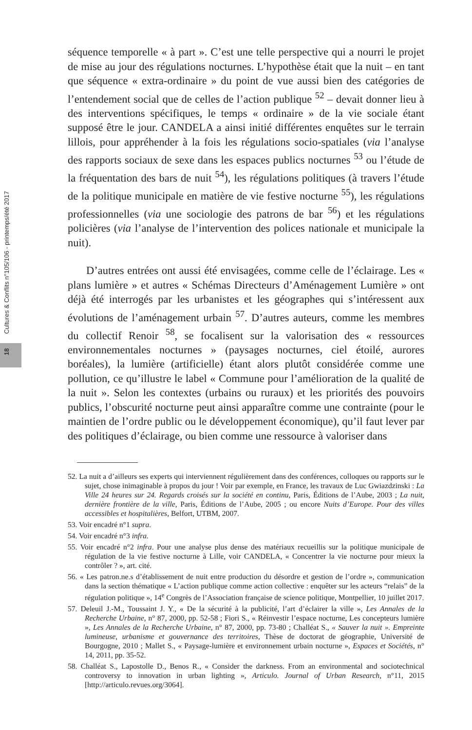18 Cultures & Conflits n°105/106 - printemps/été 2017
séquence temporelle « à part ». C’est une telle perspective qui a nourri le projet de mise au jour des régulations nocturnes. L’hypothèse était que la nuit – en tant que séquence « extra-ordinaire » du point de vue aussi bien des catégories de l’entendement social que de celles de l’action publique <sup>52</sup> – devait donner lieu à des interventions spécifiques, le temps « ordinaire » de la vie sociale étant supposé être le jour. CANDELA a ainsi initié différentes enquêtes sur le terrain lillois, pour appréhender à la fois les régulations socio-spatiales (via l’analyse des rapports sociaux de sexe dans les espaces publics nocturnes <sup>53</sup> ou l’étude de la fréquentation des bars de nuit <sup>54</sup>), les régulations politiques (à travers l’étude de la politique municipale en matière de vie festive nocturne <sup>55</sup>), les régulations professionnelles (via une sociologie des patrons de bar <sup>56</sup>) et les régulations policières (via l’analyse de l’intervention des polices nationale et municipale la nuit).
D’autres entrées ont aussi été envisagées, comme celle de l’éclairage. Les « plans lumière » et autres « Schémas Directeurs d’Aménagement Lumière » ont déjà été interrogés par les urbanistes et les géographes qui s’intéressent aux évolutions de l’aménagement urbain <sup>57</sup>. D’autres auteurs, comme les membres du collectif Renoir <sup>58</sup>, se focalisent sur la valorisation des « ressources environnementales nocturnes » (paysages nocturnes, ciel étoilé, aurores boréales), la lumière (artificielle) étant alors plutôt considérée comme une pollution, ce qu’illustre le label « Commune pour l’amélioration de la qualité de la nuit ». Selon les contextes (urbains ou ruraux) et les priorités des pouvoirs publics, l’obscurité nocturne peut ainsi apparaître comme une contrainte (pour le maintien de l’ordre public ou le développement économique), qu’il faut lever par des politiques d’éclairage, ou bien comme une ressource à valoriser dans
52. La nuit a d’ailleurs ses experts qui interviennent régulièrement dans des conférences, colloques ou rapports sur le sujet, chose inimaginable à propos du jour ! Voir par exemple, en France, les travaux de Luc Gwiazdzinski : La Ville 24 heures sur 24. Regards croisés sur la société en continu, Paris, Éditions de l’Aube, 2003 ; La nuit, dernière frontière de la ville, Paris, Éditions de l’Aube, 2005 ; ou encore Nuits d’Europe. Pour des villes accessibles et hospitalières, Belfort, UTBM, 2007.
53. Voir encadré n°1 supra.
54. Voir encadré n°3 infra.
55. Voir encadré n°2 infra. Pour une analyse plus dense des matériaux recueillis sur la politique municipale de régulation de la vie festive nocturne à Lille, voir CANDELA, « Concentrer la vie nocturne pour mieux la contrôler ? », art. cité.
56. « Les patron.ne.s d’établissement de nuit entre production du désordre et gestion de l’ordre », communication dans la section thématique « L’action publique comme action collective : enquêter sur les acteurs “relais” de la régulation politique », 14<sup>e</sup> Congrès de l’Association française de science politique, Montpellier, 10 juillet 2017.
57. Deleuil J.-M., Toussaint J. Y., « De la sécurité à la publicité, l’art d’éclairer la ville », Les Annales de la Recherche Urbaine, n° 87, 2000, pp. 52-58 ; Fiori S., « Réinvestir l’espace nocturne, Les concepteurs lumière », Les Annales de la Recherche Urbaine, n° 87, 2000, pp. 73-80 ; Challéat S., « Sauver la nuit ». Empreinte lumineuse, urbanisme et gouvernance des territoires, Thèse de doctorat de géographie, Université de Bourgogne, 2010 ; Mallet S., « Paysage-lumière et environnement urbain nocturne », Espaces et Sociétés, n° 14, 2011, pp. 35-52.
58. Challéat S., Lapostolle D., Benos R., « Consider the darkness. From an environmental and sociotechnical controversy to innovation in urban lighting », Articulo. Journal of Urban Research, n°11, 2015 [http://articulo.revues.org/3064].